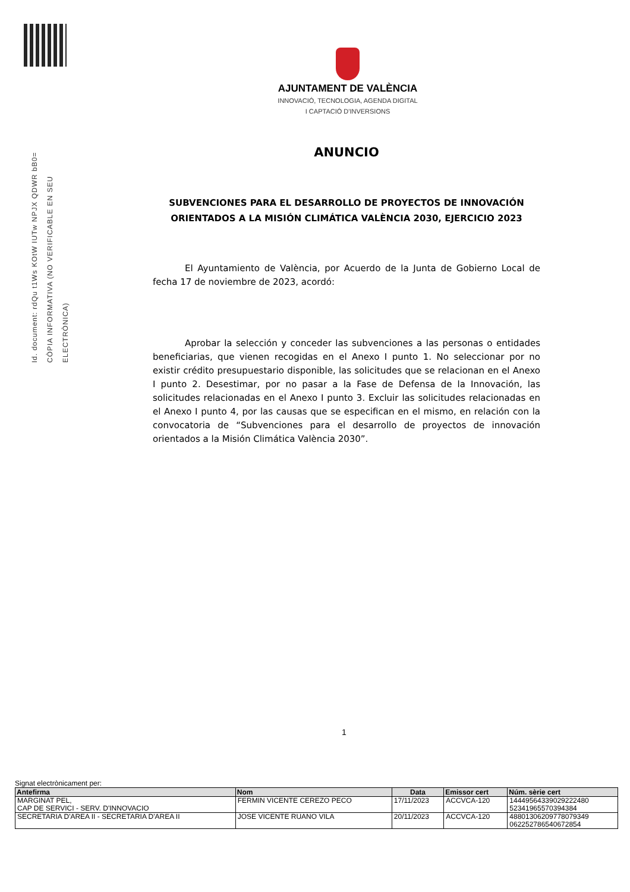Id. document: rdQu t1Ws KOtW IUTw NPJX QDWR bB0=
CÒPIA INFORMATIVA (NO VERIFICABLE EN SEU ELECTRÒNICA)
AJUNTAMENT DE VALÈNCIA
INNOVACIÓ, TECNOLOGIA, AGENDA DIGITAL
I CAPTACIÓ D'INVERSIONS
ANUNCIO
SUBVENCIONES PARA EL DESARROLLO DE PROYECTOS DE INNOVACIÓN ORIENTADOS A LA MISIÓN CLIMÁTICA VALÈNCIA 2030, EJERCICIO 2023
El Ayuntamiento de València, por Acuerdo de la Junta de Gobierno Local de fecha 17 de noviembre de 2023, acordó:
Aprobar la selección y conceder las subvenciones a las personas o entidades beneficiarias, que vienen recogidas en el Anexo I punto 1. No seleccionar por no existir crédito presupuestario disponible, las solicitudes que se relacionan en el Anexo I punto 2. Desestimar, por no pasar a la Fase de Defensa de la Innovación, las solicitudes relacionadas en el Anexo I punto 3. Excluir las solicitudes relacionadas en el Anexo I punto 4, por las causas que se especifican en el mismo, en relación con la convocatoria de “Subvenciones para el desarrollo de proyectos de innovación orientados a la Misión Climática València 2030”.
1
Signat electrònicament per:
| Antefirma | Nom | Data | Emissor cert | Núm. sèrie cert |
| --- | --- | --- | --- | --- |
| MARGINAT PEL, CAP DE SERVICI - SERV. D'INNOVACIO | FERMIN VICENTE CEREZO PECO | 17/11/2023 | ACCVCA-120 | 14449564339029222480 52341965570394384 |
| SECRETARIA D'AREA II - SECRETARIA D'AREA II | JOSE VICENTE RUANO VILA | 20/11/2023 | ACCVCA-120 | 48801306209778079349 062252786540672854 |